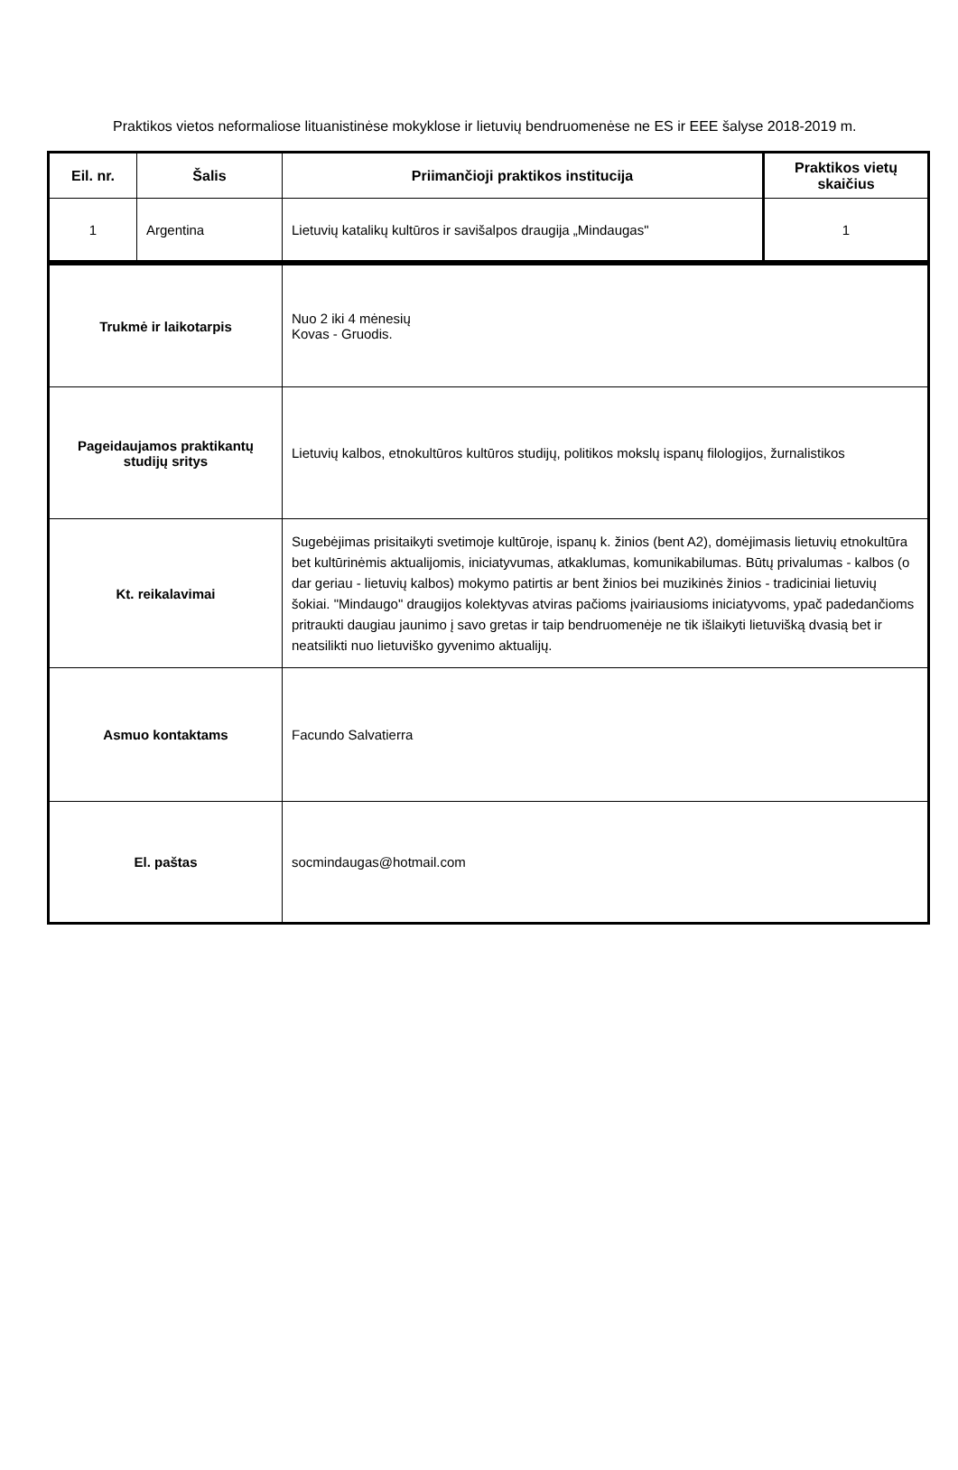Praktikos vietos neformaliose lituanistinėse mokyklose ir lietuvių bendruomenėse ne ES ir EEE šalyse 2018-2019 m.
| Eil. nr. | Šalis | Priimančioji praktikos institucija | Praktikos vietų skaičius |
| --- | --- | --- | --- |
| 1 | Argentina | Lietuvių katalikų kultūros ir savišalpos draugija „Mindaugas" | 1 |
| Trukmė ir laikotarpis | Nuo 2 iki 4 mėnesių Kovas - Gruodis. |
| Pageidaujamos praktikantų studijų sritys | Lietuvių kalbos, etnokultūros kultūros studijų, politikos mokslų ispanų filologijos, žurnalistikos |
| Kt. reikalavimai | Sugebėjimas prisitaikyti svetimoje kultūroje, ispanų k. žinios (bent A2), domėjimasis lietuvių etnokultūra bet kultūrinėmis aktualijomis, iniciatyvumas, atkaklumas, komunikabilumas. Būtų privalumas - kalbos (o dar geriau - lietuvių kalbos) mokymo patirtis ar bent žinios bei muzikinės žinios - tradiciniai lietuvių šokiai. "Mindaugo" draugijos kolektyvas atviras pačioms įvairiausioms iniciatyvoms, ypač padedančioms pritraukti daugiau jaunimo į savo gretas ir taip bendruomenėje ne tik išlaikyti lietuvišką dvasią bet ir neatsilikti nuo lietuviško gyvenimo aktualijų. |
| Asmuo kontaktams | Facundo Salvatierra |
| El. paštas | socmindaugas@hotmail.com |